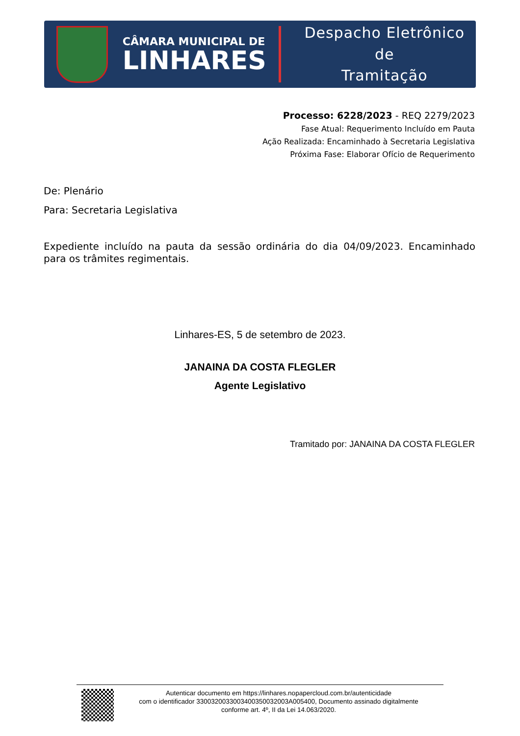CÂMARA MUNICIPAL DE
LINHARES
Despacho Eletrônico de
Tramitação
Processo: 6228/2023 - REQ 2279/2023
Fase Atual: Requerimento Incluído em Pauta
Ação Realizada: Encaminhado à Secretaria Legislativa
Próxima Fase: Elaborar Ofício de Requerimento
De: Plenário
Para: Secretaria Legislativa
Expediente incluído na pauta da sessão ordinária do dia 04/09/2023. Encaminhado para os trâmites regimentais.
Linhares-ES, 5 de setembro de 2023.
JANAINA DA COSTA FLEGLER
Agente Legislativo
Tramitado por: JANAINA DA COSTA FLEGLER
Autenticar documento em https://linhares.nopapercloud.com.br/autenticidade
com o identificador 3300320033003400350032003A005400, Documento assinado digitalmente
conforme art. 4º, II da Lei 14.063/2020.